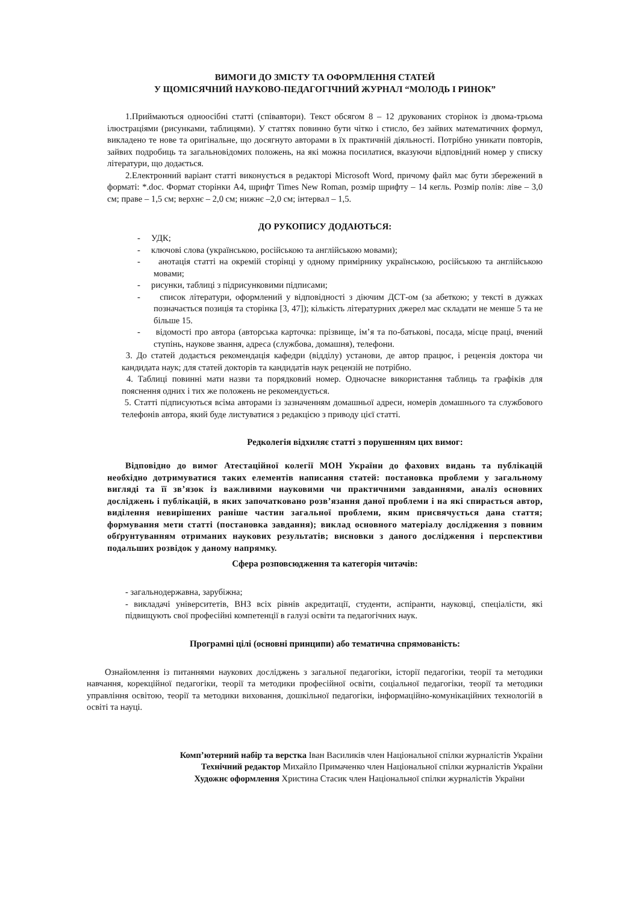ВИМОГИ ДО ЗМІСТУ ТА ОФОРМЛЕННЯ СТАТЕЙ
У ЩОМІСЯЧНИЙ НАУКОВО-ПЕДАГОГІЧНИЙ ЖУРНАЛ “МОЛОДЬ І РИНОК”
1.Приймаються одноосібні статті (співавтори). Текст обсягом 8 – 12 друкованих сторінок із двома-трьома ілюстраціями (рисунками, таблицями). У статтях повинно бути чітко і стисло, без зайвих математичних формул, викладено те нове та оригінальне, що досягнуто авторами в їх практичній діяльності. Потрібно уникати повторів, зайвих подробиць та загальновідомих положень, на які можна посилатися, вказуючи відповідний номер у списку літератури, що додається.
2.Електронний варіант статті виконується в редакторі Microsoft Word, причому файл має бути збережений в форматі: *.doc. Формат сторінки А4, шрифт Times New Roman, розмір шрифту – 14 кегль. Розмір полів: ліве – 3,0 см; праве – 1,5 см; верхнє – 2,0 см; нижнє –2,0 см; інтервал – 1,5.
ДО РУКОПИСУ ДОДАЮТЬСЯ:
- УДК;
- ключові слова (українською, російською та англійською мовами);
- анотація статті на окремій сторінці у одному примірнику українською, російською та англійською мовами;
- рисунки, таблиці з підрисунковими підписами;
- список літератури, оформлений у відповідності з діючим ДСТ-ом (за абеткою; у тексті в дужках позначається позиція та сторінка [3, 47]); кількість літературних джерел має складати не менше 5 та не більше 15.
- відомості про автора (авторська карточка: прізвище, ім’я та по-батькові, посада, місце праці, вчений ступінь, наукове звання, адреса (службова, домашня), телефони.
3. До статей додається рекомендація кафедри (відділу) установи, де автор працює, і рецензія доктора чи кандидата наук; для статей докторів та кандидатів наук рецензій не потрібно.
4. Таблиці повинні мати назви та порядковий номер. Одночасне використання таблиць та графіків для пояснення одних і тих же положень не рекомендується.
5. Статті підписуються всіма авторами із зазначенням домашньої адреси, номерів домашнього та службового телефонів автора, який буде листуватися з редакцією з приводу цієї статті.
Редколегія відхиляє статті з порушенням цих вимог:
Відповідно до вимог Атестаційної колегії МОН України до фахових видань та публікацій необхідно дотримуватися таких елементів написання статей: постановка проблеми у загальному вигляді та її зв’язок із важливими науковими чи практичними завданнями, аналіз основних досліджень і публікацій, в яких започатковано розв’язання даної проблеми і на які спирається автор, виділення невирішених раніше частин загальної проблеми, яким присвячується дана стаття; формування мети статті (постановка завдання); виклад основного матеріалу дослідження з повним обґрунтуванням отриманих наукових результатів; висновки з даного дослідження і перспективи подальших розвідок у даному напрямку.
Сфера розповсюдження та категорія читачів:
- загальнодержавна, зарубіжна;
- викладачі університетів, ВНЗ всіх рівнів акредитації, студенти, аспіранти, науковці, спеціалісти, які підвищують свої професійні компетенції в галузі освіти та педагогічних наук.
Програмні цілі (основні принципи) або тематична спрямованість:
Ознайомлення із питаннями наукових досліджень з загальної педагогіки, історії педагогіки, теорії та методики навчання, корекційної педагогіки, теорії та методики професійної освіти, соціальної педагогіки, теорії та методики управління освітою, теорії та методики виховання, дошкільної педагогіки, інформаційно-комунікаційних технологій в освіті та науці.
Комп’ютерний набір та верстка Іван Василиків член Національної спілки журналістів України
Технічний редактор Михайло Примаченко член Національної спілки журналістів України
Художнє оформлення Христина Стасик член Національної спілки журналістів України